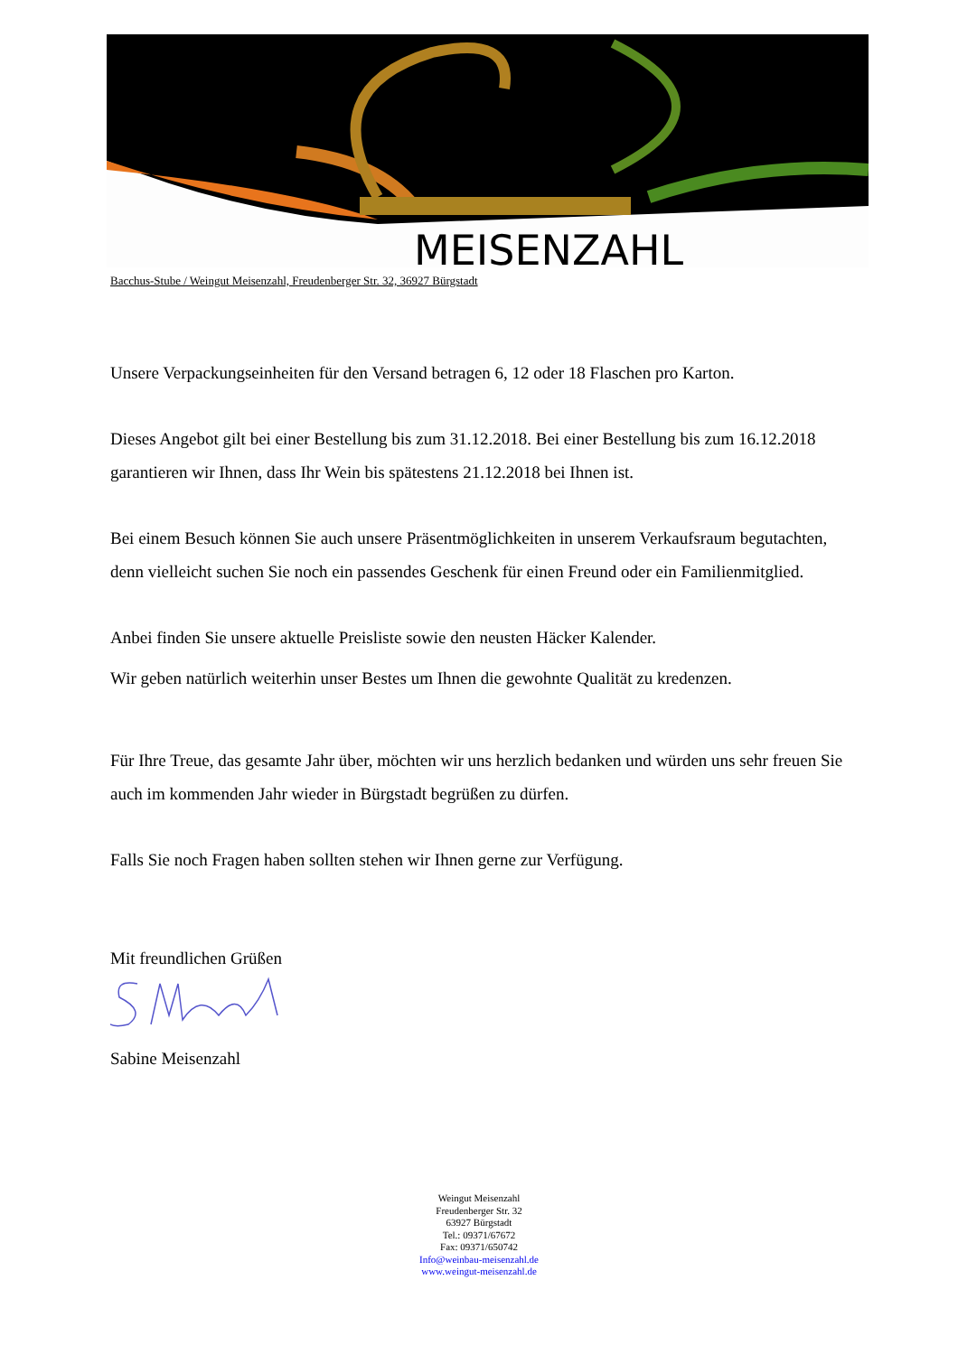MEISENZAHL
Bacchus-Stube / Weingut Meisenzahl, Freudenberger Str. 32, 36927 Bürgstadt
Unsere Verpackungseinheiten für den Versand betragen 6, 12 oder 18 Flaschen pro Karton.
Dieses Angebot gilt bei einer Bestellung bis zum 31.12.2018. Bei einer Bestellung bis zum 16.12.2018 garantieren wir Ihnen, dass Ihr Wein bis spätestens 21.12.2018 bei Ihnen ist.
Bei einem Besuch können Sie auch unsere Präsentmöglichkeiten in unserem Verkaufsraum begutachten, denn vielleicht suchen Sie noch ein passendes Geschenk für einen Freund oder ein Familienmitglied.
Anbei finden Sie unsere aktuelle Preisliste sowie den neusten Häcker Kalender.
Wir geben natürlich weiterhin unser Bestes um Ihnen die gewohnte Qualität zu kredenzen.
Für Ihre Treue, das gesamte Jahr über, möchten wir uns herzlich bedanken und würden uns sehr freuen Sie auch im kommenden Jahr wieder in Bürgstadt begrüßen zu dürfen.
Falls Sie noch Fragen haben sollten stehen wir Ihnen gerne zur Verfügung.
Mit freundlichen Grüßen
Sabine Meisenzahl
Weingut Meisenzahl
Freudenberger Str. 32
63927 Bürgstadt
Tel.: 09371/67672
Fax: 09371/650742
Info@weinbau-meisenzahl.de
www.weingut-meisenzahl.de